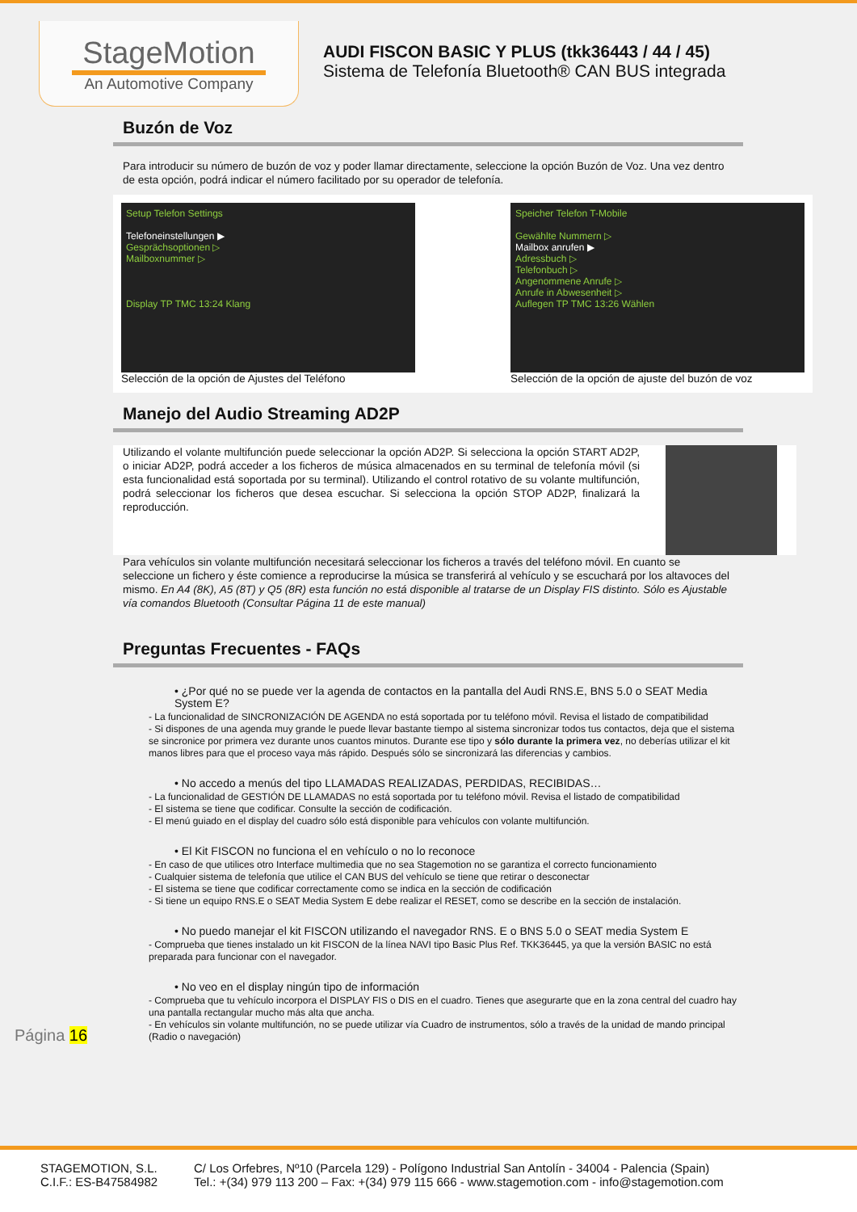StageMotion
An Automotive Company
AUDI FISCON BASIC Y PLUS (tkk36443 / 44 / 45)
Sistema de Telefonía Bluetooth® CAN BUS integrada
Buzón de Voz
Para introducir su número de buzón de voz y poder llamar directamente, seleccione la opción Buzón de Voz. Una vez dentro de esta opción, podrá indicar el número facilitado por su operador de telefonía.
Setup Telefon Settings
Telefoneinstellungen ▶
Gesprächsoptionen ▷
Mailboxnummer ▷
Display TP TMC 13:24 Klang
Selección de la opción de Ajustes del Teléfono
Speicher Telefon T-Mobile
Gewählte Nummern ▷
Mailbox anrufen ▶
Adressbuch ▷
Telefonbuch ▷
Angenommene Anrufe ▷
Anrufe in Abwesenheit ▷
Auflegen TP TMC 13:26 Wählen
Selección de la opción de ajuste del buzón de voz
Manejo del Audio Streaming AD2P
Utilizando el volante multifunción puede seleccionar la opción AD2P. Si selecciona la opción START AD2P, o iniciar AD2P, podrá acceder a los ficheros de música almacenados en su terminal de telefonía móvil (si esta funcionalidad está soportada por su terminal). Utilizando el control rotativo de su volante multifunción, podrá seleccionar los ficheros que desea escuchar. Si selecciona la opción STOP AD2P, finalizará la reproducción.
Para vehículos sin volante multifunción necesitará seleccionar los ficheros a través del teléfono móvil. En cuanto se seleccione un fichero y éste comience a reproducirse la música se transferirá al vehículo y se escuchará por los altavoces del mismo. En A4 (8K), A5 (8T) y Q5 (8R) esta función no está disponible al tratarse de un Display FIS distinto. Sólo es Ajustable vía comandos Bluetooth (Consultar Página 11 de este manual)
Preguntas Frecuentes - FAQs
• ¿Por qué no se puede ver la agenda de contactos en la pantalla del Audi RNS.E, BNS 5.0 o SEAT Media System E?
- La funcionalidad de SINCRONIZACIÓN DE AGENDA no está soportada por tu teléfono móvil. Revisa el listado de compatibilidad
- Si dispones de una agenda muy grande le puede llevar bastante tiempo al sistema sincronizar todos tus contactos, deja que el sistema se sincronice por primera vez durante unos cuantos minutos. Durante ese tipo y sólo durante la primera vez, no deberías utilizar el kit manos libres para que el proceso vaya más rápido. Después sólo se sincronizará las diferencias y cambios.
• No accedo a menús del tipo LLAMADAS REALIZADAS, PERDIDAS, RECIBIDAS…
- La funcionalidad de GESTIÓN DE LLAMADAS no está soportada por tu teléfono móvil. Revisa el listado de compatibilidad
- El sistema se tiene que codificar. Consulte la sección de codificación.
- El menú guiado en el display del cuadro sólo está disponible para vehículos con volante multifunción.
• El Kit FISCON no funciona el en vehículo o no lo reconoce
- En caso de que utilices otro Interface multimedia que no sea Stagemotion no se garantiza el correcto funcionamiento
- Cualquier sistema de telefonía que utilice el CAN BUS del vehículo se tiene que retirar o desconectar
- El sistema se tiene que codificar correctamente como se indica en la sección de codificación
- Si tiene un equipo RNS.E o SEAT Media System E debe realizar el RESET, como se describe en la sección de instalación.
• No puedo manejar el kit FISCON utilizando el navegador RNS. E o BNS 5.0 o SEAT media System E
- Comprueba que tienes instalado un kit FISCON de la línea NAVI tipo Basic Plus Ref. TKK36445, ya que la versión BASIC no está preparada para funcionar con el navegador.
• No veo en el display ningún tipo de información
- Comprueba que tu vehículo incorpora el DISPLAY FIS o DIS en el cuadro. Tienes que asegurarte que en la zona central del cuadro hay una pantalla rectangular mucho más alta que ancha.
- En vehículos sin volante multifunción, no se puede utilizar vía Cuadro de instrumentos, sólo a través de la unidad de mando principal (Radio o navegación)
Página 16
STAGEMOTION, S.L.
C.I.F.: ES-B47584982
C/ Los Orfebres, Nº10 (Parcela 129) - Polígono Industrial San Antolín - 34004 - Palencia (Spain)
Tel.: +(34) 979 113 200 – Fax: +(34) 979 115 666 - www.stagemotion.com - info@stagemotion.com